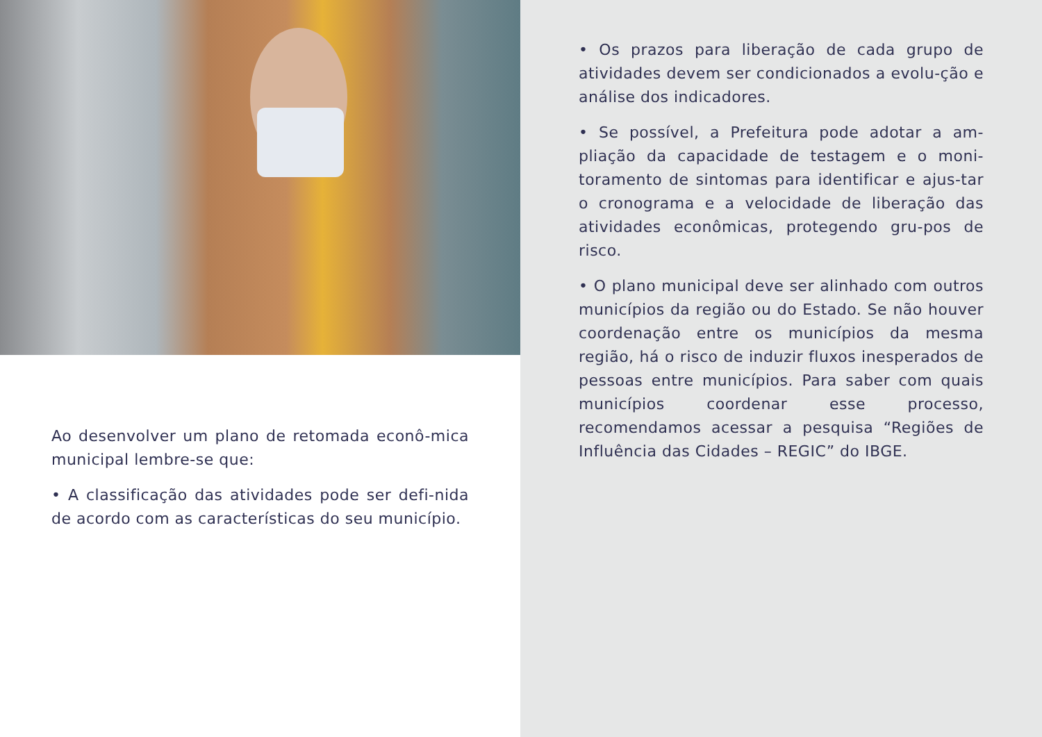Ao desenvolver um plano de retomada econô-mica municipal lembre-se que:
• A classificação das atividades pode ser defi-nida de acordo com as características do seu município.
• Os prazos para liberação de cada grupo de atividades devem ser condicionados a evolu-ção e análise dos indicadores.
• Se possível, a Prefeitura pode adotar a am-pliação da capacidade de testagem e o moni-toramento de sintomas para identificar e ajus-tar o cronograma e a velocidade de liberação das atividades econômicas, protegendo gru-pos de risco.
• O plano municipal deve ser alinhado com outros municípios da região ou do Estado. Se não houver coordenação entre os municípios da mesma região, há o risco de induzir fluxos inesperados de pessoas entre municípios. Para saber com quais municípios coordenar esse processo, recomendamos acessar a pesquisa “Regiões de Influência das Cidades – REGIC” do IBGE.